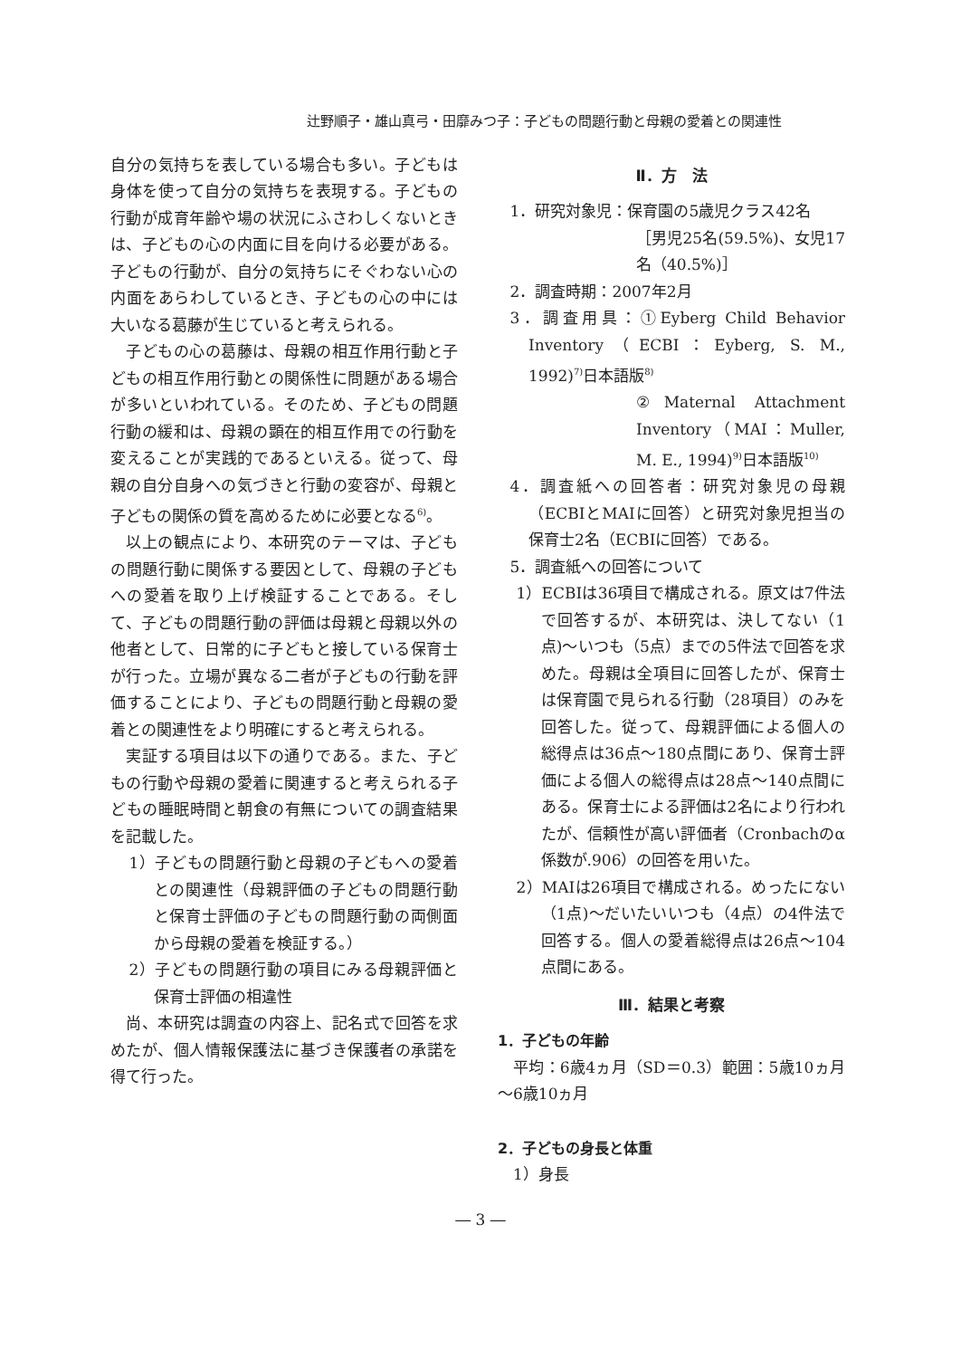辻野順子・雄山真弓・田靡みつ子：子どもの問題行動と母親の愛着との関連性
自分の気持ちを表している場合も多い。子どもは身体を使って自分の気持ちを表現する。子どもの行動が成育年齢や場の状況にふさわしくないときは、子どもの心の内面に目を向ける必要がある。子どもの行動が、自分の気持ちにそぐわない心の内面をあらわしているとき、子どもの心の中には大いなる葛藤が生じていると考えられる。
子どもの心の葛藤は、母親の相互作用行動と子どもの相互作用行動との関係性に問題がある場合が多いといわれている。そのため、子どもの問題行動の緩和は、母親の顕在的相互作用での行動を変えることが実践的であるといえる。従って、母親の自分自身への気づきと行動の変容が、母親と子どもの関係の質を高めるために必要となる<sup>6)</sup>。
以上の観点により、本研究のテーマは、子どもの問題行動に関係する要因として、母親の子どもへの愛着を取り上げ検証することである。そして、子どもの問題行動の評価は母親と母親以外の他者として、日常的に子どもと接している保育士が行った。立場が異なる二者が子どもの行動を評価することにより、子どもの問題行動と母親の愛着との関連性をより明確にすると考えられる。
実証する項目は以下の通りである。また、子どもの行動や母親の愛着に関連すると考えられる子どもの睡眠時間と朝食の有無についての調査結果を記載した。
1）子どもの問題行動と母親の子どもへの愛着との関連性（母親評価の子どもの問題行動と保育士評価の子どもの問題行動の両側面から母親の愛着を検証する。）
2）子どもの問題行動の項目にみる母親評価と保育士評価の相違性
尚、本研究は調査の内容上、記名式で回答を求めたが、個人情報保護法に基づき保護者の承諾を得て行った。
Ⅱ．方　法
1．研究対象児：保育園の5歳児クラス42名
［男児25名(59.5%)、女児17名（40.5%)］
2．調査時期：2007年2月
3．調査用具：①Eyberg Child Behavior Inventory（ECBI：Eyberg, S. M., 1992)<sup>7)</sup>日本語版<sup>8)</sup>
②Maternal Attachment Inventory（MAI：Muller, M. E., 1994)<sup>9)</sup>日本語版<sup>10)</sup>
4．調査紙への回答者：研究対象児の母親（ECBIとMAIに回答）と研究対象児担当の保育士2名（ECBIに回答）である。
5．調査紙への回答について
1）ECBIは36項目で構成される。原文は7件法で回答するが、本研究は、決してない（1点)～いつも（5点）までの5件法で回答を求めた。母親は全項目に回答したが、保育士は保育園で見られる行動（28項目）のみを回答した。従って、母親評価による個人の総得点は36点～180点間にあり、保育士評価による個人の総得点は28点～140点間にある。保育士による評価は2名により行われたが、信頼性が高い評価者（Cronbachのα係数が.906）の回答を用いた。
2）MAIは26項目で構成される。めったにない（1点)～だいたいいつも（4点）の4件法で回答する。個人の愛着総得点は26点～104点間にある。
Ⅲ．結果と考察
1．子どもの年齢
平均：6歳4ヵ月（SD＝0.3）範囲：5歳10ヵ月～6歳10ヵ月
2．子どもの身長と体重
1）身長
― 3 ―